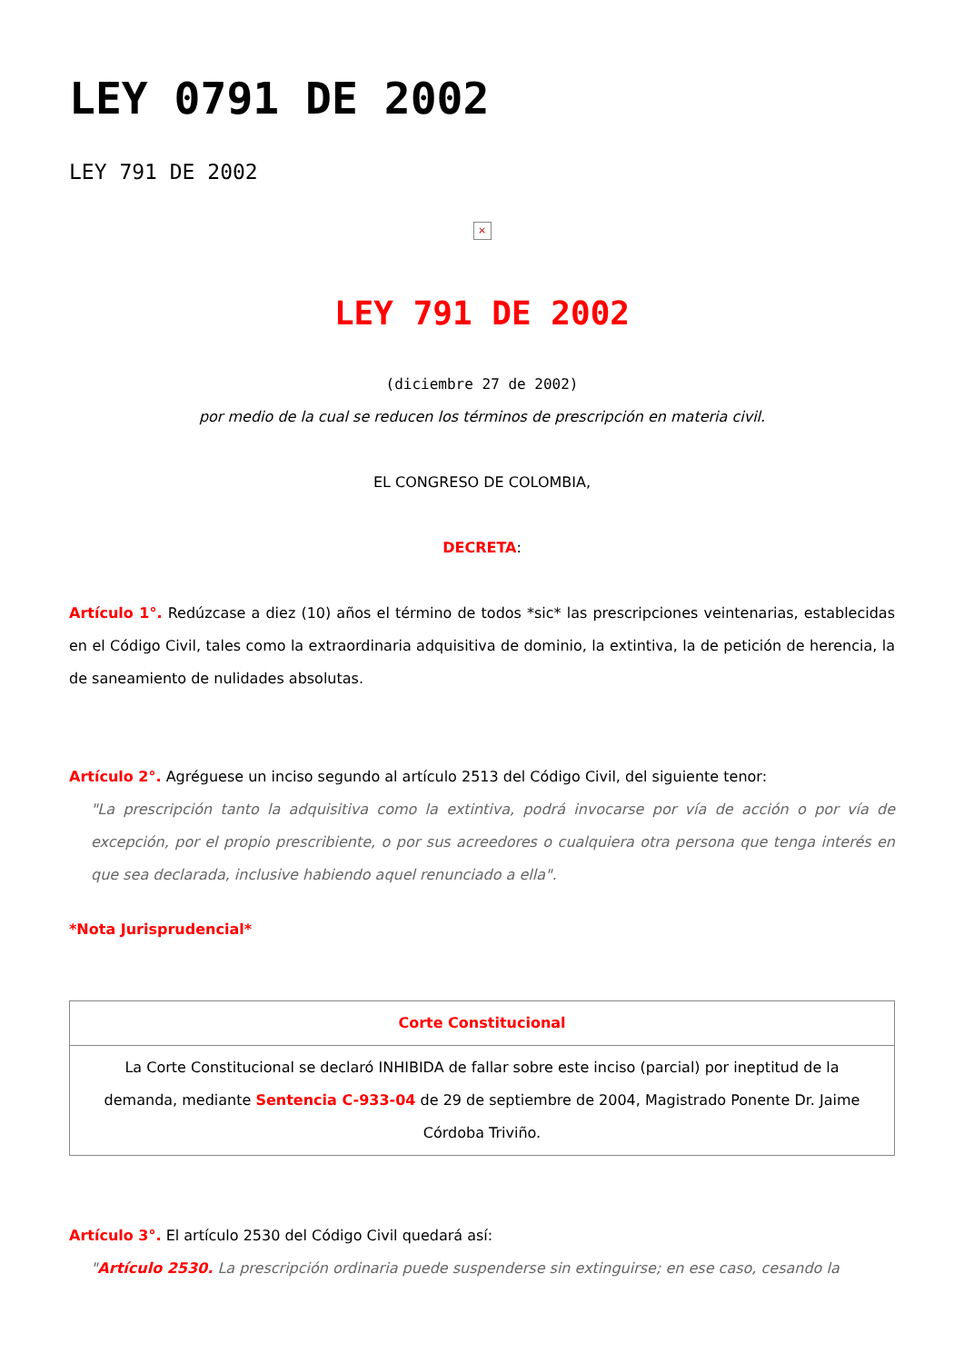LEY 0791 DE 2002
LEY 791 DE 2002
×
LEY 791 DE 2002
(diciembre 27 de 2002)
por medio de la cual se reducen los términos de prescripción en materia civil.
EL CONGRESO DE COLOMBIA,
DECRETA:
Artículo 1°. Redúzcase a diez (10) años el término de todos *sic* las prescripciones veintenarias, establecidas en el Código Civil, tales como la extraordinaria adquisitiva de dominio, la extintiva, la de petición de herencia, la de saneamiento de nulidades absolutas.
Artículo 2°. Agréguese un inciso segundo al artículo 2513 del Código Civil, del siguiente tenor:
"La prescripción tanto la adquisitiva como la extintiva, podrá invocarse por vía de acción o por vía de excepción, por el propio prescribiente, o por sus acreedores o cualquiera otra persona que tenga interés en que sea declarada, inclusive habiendo aquel renunciado a ella".
*Nota Jurisprudencial*
| Corte Constitucional |
| --- |
| La Corte Constitucional se declaró INHIBIDA de fallar sobre este inciso (parcial) por ineptitud de la demanda, mediante Sentencia C-933-04 de 29 de septiembre de 2004, Magistrado Ponente Dr. Jaime Córdoba Triviño. |
Artículo 3°. El artículo 2530 del Código Civil quedará así:
"Artículo 2530. La prescripción ordinaria puede suspenderse sin extinguirse; en ese caso, cesando la